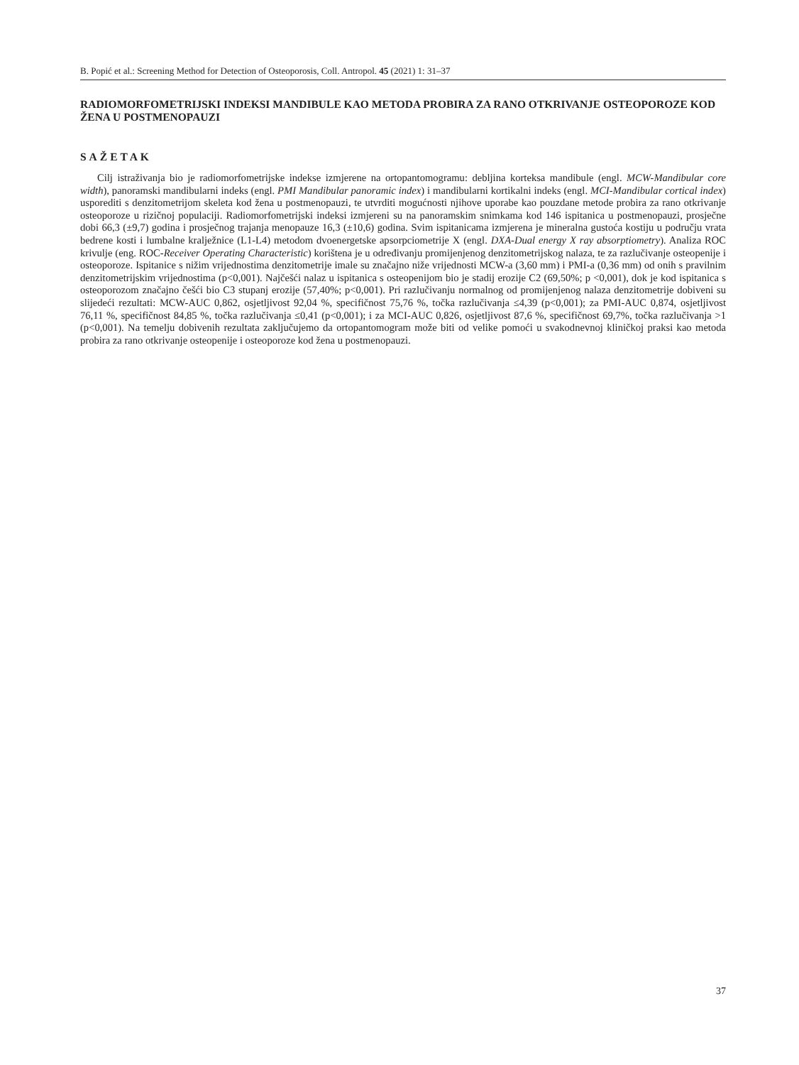B. Popić et al.: Screening Method for Detection of Osteoporosis, Coll. Antropol. 45 (2021) 1: 31–37
RADIOMORFOMETRIJSKI INDEKSI MANDIBULE KAO METODA PROBIRA ZA RANO OTKRIVANJE OSTEOPOROZE KOD ŽENA U POSTMENOPAUZI
SAŽETAK
Cilj istraživanja bio je radiomorfometrijske indekse izmjerene na ortopantomogramu: debljina korteksa mandibule (engl. MCW-Mandibular core width), panoramski mandibularni indeks (engl. PMI Mandibular panoramic index) i mandibularni kortikalni indeks (engl. MCI-Mandibular cortical index) usporediti s denzitometrijom skeleta kod žena u postmenopauzi, te utvrditi mogućnosti njihove uporabe kao pouzdane metode probira za rano otkrivanje osteoporoze u rizičnoj populaciji. Radiomorfometrijski indeksi izmjereni su na panoramskim snimkama kod 146 ispitanica u postmenopauzi, prosječne dobi 66,3 (±9,7) godina i prosječnog trajanja menopauze 16,3 (±10,6) godina. Svim ispitanicama izmjerena je mineralna gustoća kostiju u području vrata bedrene kosti i lumbalne kralježnice (L1-L4) metodom dvoenergetske apsorpciometrije X (engl. DXA-Dual energy X ray absorptiometry). Analiza ROC krivulje (eng. ROC-Receiver Operating Characteristic) korištena je u određivanju promijenjenog denzitometrijskog nalaza, te za razlučivanje osteopenije i osteoporoze. Ispitanice s nižim vrijednostima denzitometrije imale su značajno niže vrijednosti MCW-a (3,60 mm) i PMI-a (0,36 mm) od onih s pravilnim denzitometrijskim vrijednostima (p<0,001). Najčešći nalaz u ispitanica s osteopenijom bio je stadij erozije C2 (69,50%; p <0,001), dok je kod ispitanica s osteoporozom značajno češći bio C3 stupanj erozije (57,40%; p<0,001). Pri razlučivanju normalnog od promijenjenog nalaza denzitometrije dobiveni su slijedeći rezultati: MCW-AUC 0,862, osjetljivost 92,04 %, specifičnost 75,76 %, točka razlučivanja ≤4,39 (p<0,001); za PMI-AUC 0,874, osjetljivost 76,11 %, specifičnost 84,85 %, točka razlučivanja ≤0,41 (p<0,001); i za MCI-AUC 0,826, osjetljivost 87,6 %, specifičnost 69,7%, točka razlučivanja >1 (p<0,001). Na temelju dobivenih rezultata zaključujemo da ortopantomogram može biti od velike pomoći u svakodnevnoj kliničkoj praksi kao metoda probira za rano otkrivanje osteopenije i osteoporoze kod žena u postmenopauzi.
37